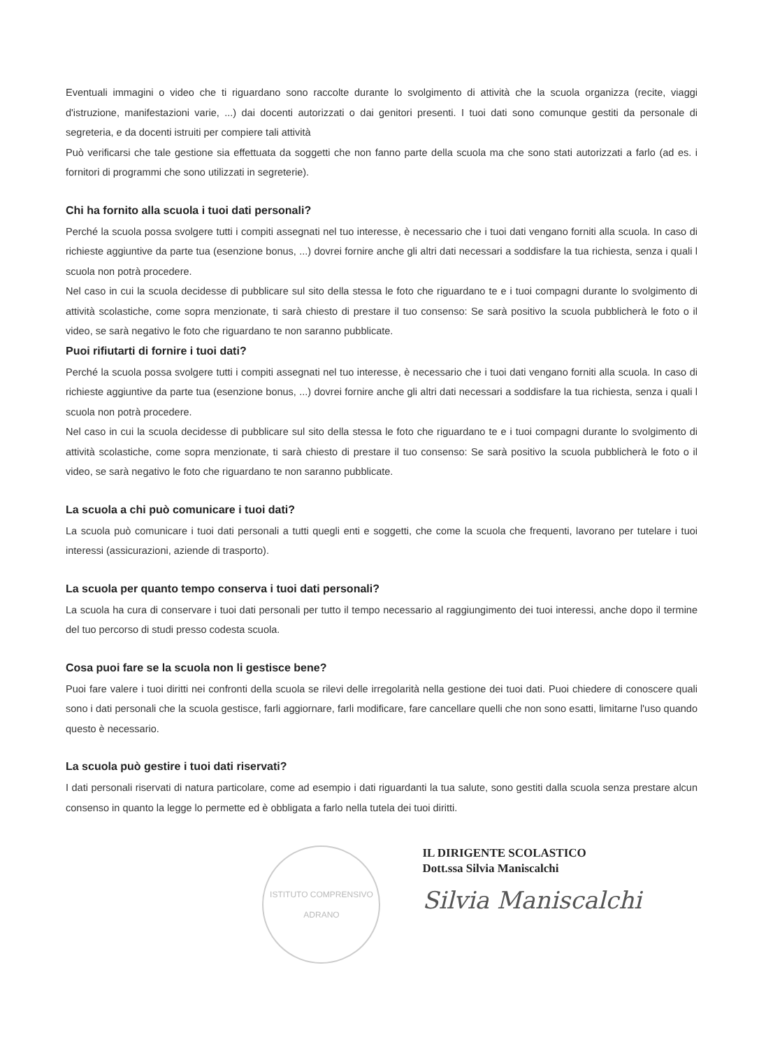Eventuali immagini o video che ti riguardano sono raccolte durante lo svolgimento di attività che la scuola organizza (recite, viaggi d'istruzione, manifestazioni varie, ...) dai docenti autorizzati o dai genitori presenti. I tuoi dati sono comunque gestiti da personale di segreteria, e da docenti istruiti per compiere tali attività
Può verificarsi che tale gestione sia effettuata da soggetti che non fanno parte della scuola ma che sono stati autorizzati a farlo (ad es. i fornitori di programmi che sono utilizzati in segreterie).
Chi ha fornito alla scuola i tuoi dati personali?
Perché la scuola possa svolgere tutti i compiti assegnati nel tuo interesse, è necessario che i tuoi dati vengano forniti alla scuola. In caso di richieste aggiuntive da parte tua (esenzione bonus, ...) dovrei fornire anche gli altri dati necessari a soddisfare la tua richiesta, senza i quali l scuola non potrà procedere.
Nel caso in cui la scuola decidesse di pubblicare sul sito della stessa le foto che riguardano te e i tuoi compagni durante lo svolgimento di attività scolastiche, come sopra menzionate, ti sarà chiesto di prestare il tuo consenso: Se sarà positivo la scuola pubblicherà le foto o il video, se sarà negativo le foto che riguardano te non saranno pubblicate.
Puoi rifiutarti di fornire i tuoi dati?
Perché la scuola possa svolgere tutti i compiti assegnati nel tuo interesse, è necessario che i tuoi dati vengano forniti alla scuola. In caso di richieste aggiuntive da parte tua (esenzione bonus, ...) dovrei fornire anche gli altri dati necessari a soddisfare la tua richiesta, senza i quali l scuola non potrà procedere.
Nel caso in cui la scuola decidesse di pubblicare sul sito della stessa le foto che riguardano te e i tuoi compagni durante lo svolgimento di attività scolastiche, come sopra menzionate, ti sarà chiesto di prestare il tuo consenso: Se sarà positivo la scuola pubblicherà le foto o il video, se sarà negativo le foto che riguardano te non saranno pubblicate.
La scuola a chi può comunicare i tuoi dati?
La scuola può comunicare i tuoi dati personali a tutti quegli enti e soggetti, che come la scuola che frequenti, lavorano per tutelare i tuoi interessi (assicurazioni, aziende di trasporto).
La scuola per quanto tempo conserva i tuoi dati personali?
La scuola ha cura di conservare i tuoi dati personali per tutto il tempo necessario al raggiungimento dei tuoi interessi, anche dopo il termine del tuo percorso di studi presso codesta scuola.
Cosa puoi fare se la scuola non li gestisce bene?
Puoi fare valere i tuoi diritti nei confronti della scuola se rilevi delle irregolarità nella gestione dei tuoi dati. Puoi chiedere di conoscere quali sono i dati personali che la scuola gestisce, farli aggiornare, farli modificare, fare cancellare quelli che non sono esatti, limitarne l'uso quando questo è necessario.
La scuola può gestire i tuoi dati riservati?
I dati personali riservati di natura particolare, come ad esempio i dati riguardanti la tua salute, sono gestiti dalla scuola senza prestare alcun consenso in quanto la legge lo permette ed è obbligata a farlo nella tutela dei tuoi diritti.
ISTITUTO COMPRENSIVO
ADRANO
IL DIRIGENTE SCOLASTICO
Dott.ssa Silvia Maniscalchi
Silvia Maniscalchi